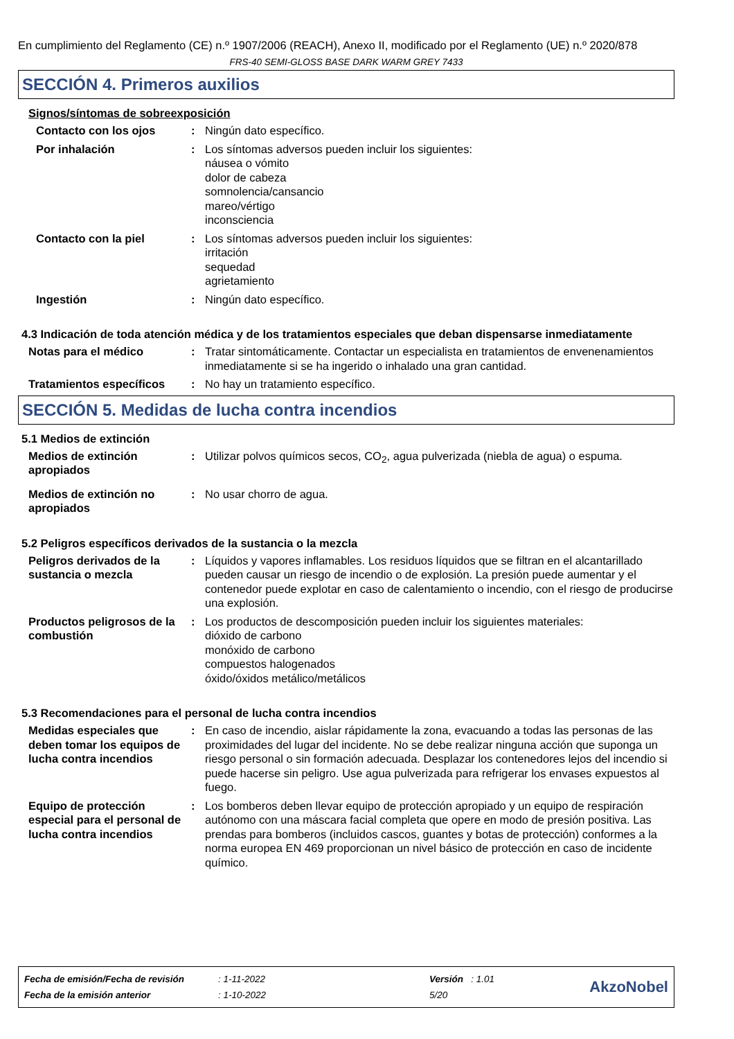En cumplimiento del Reglamento (CE) n.º 1907/2006 (REACH), Anexo II, modificado por el Reglamento (UE) n.º 2020/878
FRS-40 SEMI-GLOSS BASE DARK WARM GREY 7433
SECCIÓN 4. Primeros auxilios
Signos/síntomas de sobreexposición
Contacto con los ojos : Ningún dato específico.
Por inhalación : Los síntomas adversos pueden incluir los siguientes:
náusea o vómito
dolor de cabeza
somnolencia/cansancio
mareo/vértigo
inconsciencia
Contacto con la piel : Los síntomas adversos pueden incluir los siguientes:
irritación
sequedad
agrietamiento
Ingestión : Ningún dato específico.
4.3 Indicación de toda atención médica y de los tratamientos especiales que deban dispensarse inmediatamente
Notas para el médico : Tratar sintomáticamente. Contactar un especialista en tratamientos de envenenamientos inmediatamente si se ha ingerido o inhalado una gran cantidad.
Tratamientos específicos
: No hay un tratamiento específico.
SECCIÓN 5. Medidas de lucha contra incendios
5.1 Medios de extinción
Medios de extinción apropiados
: Utilizar polvos químicos secos, CO<sub>2</sub>, agua pulverizada (niebla de agua) o espuma.
Medios de extinción no apropiados
: No usar chorro de agua.
5.2 Peligros específicos derivados de la sustancia o la mezcla
Peligros derivados de la sustancia o mezcla
: Líquidos y vapores inflamables. Los residuos líquidos que se filtran en el alcantarillado pueden causar un riesgo de incendio o de explosión. La presión puede aumentar y el contenedor puede explotar en caso de calentamiento o incendio, con el riesgo de producirse una explosión.
Productos peligrosos de la combustión
: Los productos de descomposición pueden incluir los siguientes materiales:
dióxido de carbono
monóxido de carbono
compuestos halogenados
óxido/óxidos metálico/metálicos
5.3 Recomendaciones para el personal de lucha contra incendios
Medidas especiales que deben tomar los equipos de lucha contra incendios
: En caso de incendio, aislar rápidamente la zona, evacuando a todas las personas de las proximidades del lugar del incidente. No se debe realizar ninguna acción que suponga un riesgo personal o sin formación adecuada. Desplazar los contenedores lejos del incendio si puede hacerse sin peligro. Use agua pulverizada para refrigerar los envases expuestos al fuego.
Equipo de protección especial para el personal de lucha contra incendios
: Los bomberos deben llevar equipo de protección apropiado y un equipo de respiración autónomo con una máscara facial completa que opere en modo de presión positiva. Las prendas para bomberos (incluidos cascos, guantes y botas de protección) conformes a la norma europea EN 469 proporcionan un nivel básico de protección en caso de incidente químico.
| Fecha de emisión/Fecha de revisión | : 1-11-2022 | Versión : 1.01 |
| Fecha de la emisión anterior | : 1-10-2022 | 5/20 |
AkzoNobel